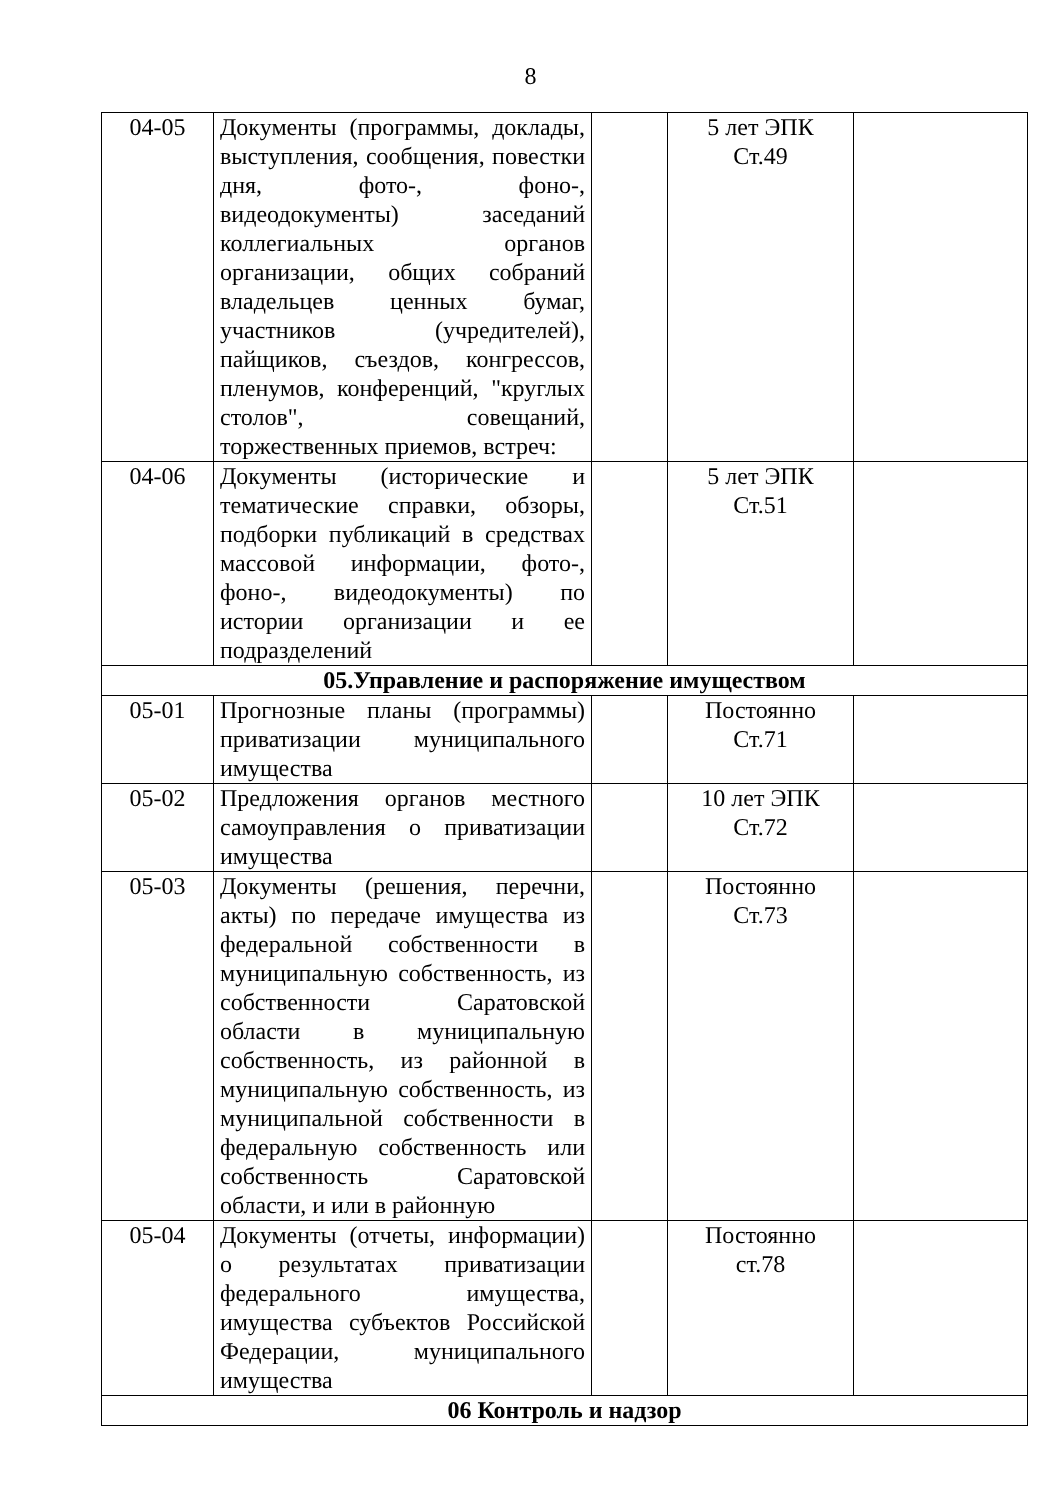8
| 04-05 | Документы (программы, доклады, выступления, сообщения, повестки дня, фото-, фоно-, видеодокументы) заседаний коллегиальных органов организации, общих собраний владельцев ценных бумаг, участников (учредителей), пайщиков, съездов, конгрессов, пленумов, конференций, "круглых столов", совещаний, торжественных приемов, встреч: | | 5 лет ЭПК Ст.49 | |
| 04-06 | Документы (исторические и тематические справки, обзоры, подборки публикаций в средствах массовой информации, фото-, фоно-, видеодокументы) по истории организации и ее подразделений | | 5 лет ЭПК Ст.51 | |
| 05.Управление и распоряжение имуществом | | | | |
| 05-01 | Прогнозные планы (программы) приватизации муниципального имущества | | Постоянно Ст.71 | |
| 05-02 | Предложения органов местного самоуправления о приватизации имущества | | 10 лет ЭПК Ст.72 | |
| 05-03 | Документы (решения, перечни, акты) по передаче имущества из федеральной собственности в муниципальную собственность, из собственности Саратовской области в муниципальную собственность, из районной в муниципальную собственность, из муниципальной собственности в федеральную собственность или собственность Саратовской области, и или в районную | | Постоянно Ст.73 | |
| 05-04 | Документы (отчеты, информации) о результатах приватизации федерального имущества, имущества субъектов Российской Федерации, муниципального имущества | | Постоянно ст.78 | |
| 06 Контроль и надзор | | | | |